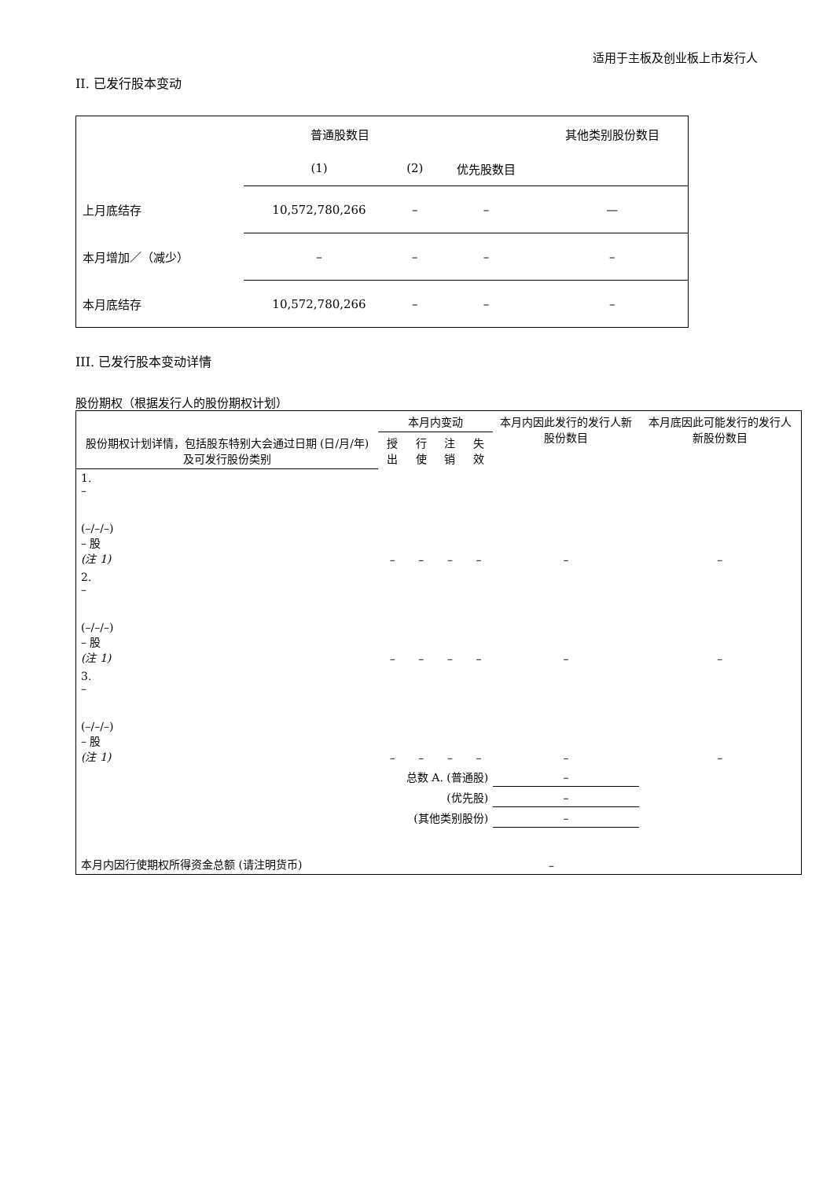适用于主板及创业板上市发行人
II. 已发行股本变动
| | 普通股数目 | | | 其他类别股份数目 |
| | (1) | (2) | 优先股数目 | |
| 上月底结存 | 10,572,780,266 | – | – | — |
| 本月增加／（减少） | – | – | – | – |
| 本月底结存 | 10,572,780,266 | – | – | – |
III. 已发行股本变动详情
股份期权（根据发行人的股份期权计划）
| 股份期权计划详情，包括股东特别大会通过日期 (日/月/年) 及可发行股份类别 | 本月内变动 | | | | 本月内因此发行的发行人新股份数目 | 本月底因此可能发行的发行人新股份数目 |
| | 授出 | 行使 | 注销 | 失效 | | |
| 1. – (–/–/–) – 股 (注 1) | – | – | – | – | – | – |
| 2. – (–/–/–) – 股 (注 1) | – | – | – | – | – | – |
| 3. – (–/–/–) – 股 (注 1) | – | – | – | – | – | – |
| 总数 A. (普通股) | | | | | – | |
| (优先股) | | | | | – | |
| (其他类别股份) | | | | | – | |
| 本月内因行使期权所得资金总额 (请注明货币) | | | | – | | |